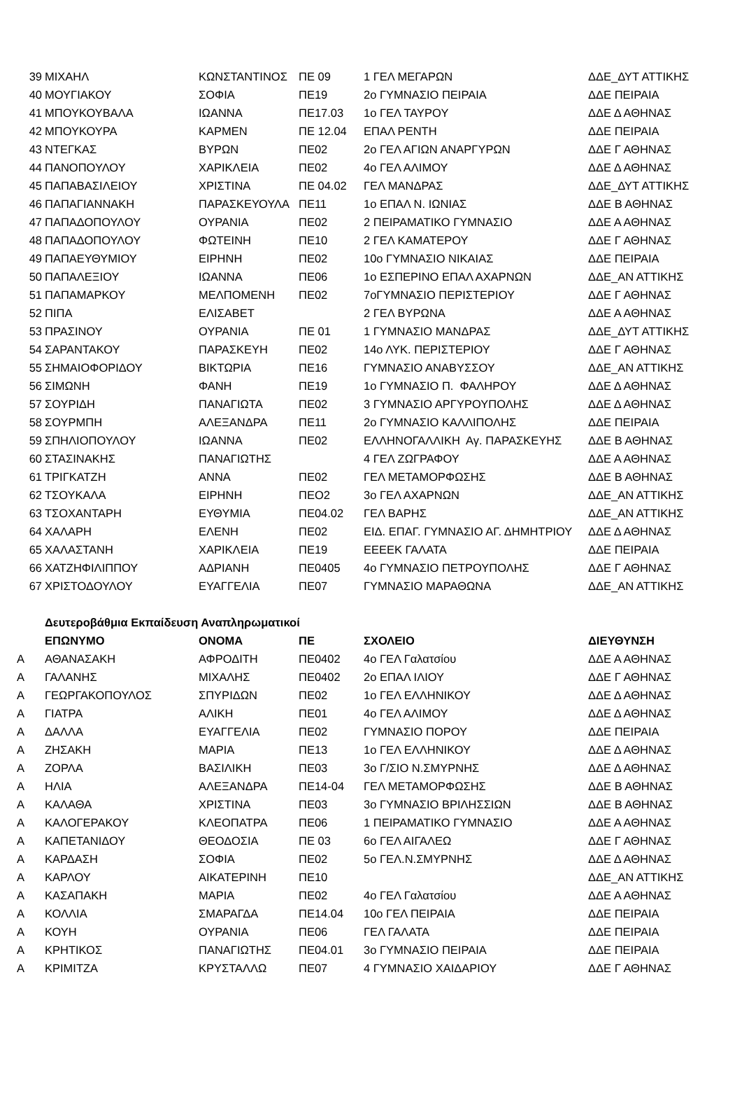| 39 | ΜΙΧΑΗΛ | ΚΩΝΣΤΑΝΤΙΝΟΣ | ΠΕ 09 | 1 ΓΕΛ ΜΕΓΑΡΩΝ | ΔΔΕ_ΔΥΤ ΑΤΤΙΚΗΣ |
| 40 | ΜΟΥΓΙΑΚΟΥ | ΣΟΦΙΑ | ΠΕ19 | 2ο ΓΥΜΝΑΣΙΟ ΠΕΙΡΑΙΑ | ΔΔΕ ΠΕΙΡΑΙΑ |
| 41 | ΜΠΟΥΚΟΥΒΑΛΑ | ΙΩΑΝΝΑ | ΠΕ17.03 | 1ο ΓΕΛ ΤΑΥΡΟΥ | ΔΔΕ Δ ΑΘΗΝΑΣ |
| 42 | ΜΠΟΥΚΟΥΡΑ | ΚΑΡΜΕΝ | ΠΕ 12.04 | ΕΠΑΛ ΡΕΝΤΗ | ΔΔΕ ΠΕΙΡΑΙΑ |
| 43 | ΝΤΕΓΚΑΣ | ΒΥΡΩΝ | ΠΕ02 | 2ο ΓΕΛ ΑΓΙΩΝ ΑΝΑΡΓΥΡΩΝ | ΔΔΕ Γ ΑΘΗΝΑΣ |
| 44 | ΠΑΝΟΠΟΥΛΟΥ | ΧΑΡΙΚΛΕΙΑ | ΠΕ02 | 4ο ΓΕΛ ΑΛΙΜΟΥ | ΔΔΕ Δ ΑΘΗΝΑΣ |
| 45 | ΠΑΠΑΒΑΣΙΛΕΙΟΥ | ΧΡΙΣΤΙΝΑ | ΠΕ 04.02 | ΓΕΛ ΜΑΝΔΡΑΣ | ΔΔΕ_ΔΥΤ ΑΤΤΙΚΗΣ |
| 46 | ΠΑΠΑΓΙΑΝΝΑΚΗ | ΠΑΡΑΣΚΕΥΟΥΛΑ | ΠΕ11 | 1ο ΕΠΑΛ Ν. ΙΩΝΙΑΣ | ΔΔΕ Β ΑΘΗΝΑΣ |
| 47 | ΠΑΠΑΔΟΠΟΥΛΟΥ | ΟΥΡΑΝΙΑ | ΠΕ02 | 2 ΠΕΙΡΑΜΑΤΙΚΟ ΓΥΜΝΑΣΙΟ | ΔΔΕ Α ΑΘΗΝΑΣ |
| 48 | ΠΑΠΑΔΟΠΟΥΛΟΥ | ΦΩΤΕΙΝΗ | ΠΕ10 | 2 ΓΕΛ ΚΑΜΑΤΕΡΟΥ | ΔΔΕ Γ ΑΘΗΝΑΣ |
| 49 | ΠΑΠΑΕΥΘΥΜΙΟΥ | ΕΙΡΗΝΗ | ΠΕ02 | 10ο ΓΥΜΝΑΣΙΟ ΝΙΚΑΙΑΣ | ΔΔΕ ΠΕΙΡΑΙΑ |
| 50 | ΠΑΠΑΛΕΞΙΟΥ | ΙΩΑΝΝΑ | ΠΕ06 | 1ο ΕΣΠΕΡΙΝΟ ΕΠΑΛ ΑΧΑΡΝΩΝ | ΔΔΕ_ΑΝ ΑΤΤΙΚΗΣ |
| 51 | ΠΑΠΑΜΑΡΚΟΥ | ΜΕΛΠΟΜΕΝΗ | ΠΕ02 | 7οΓΥΜΝΑΣΙΟ ΠΕΡΙΣΤΕΡΙΟΥ | ΔΔΕ Γ ΑΘΗΝΑΣ |
| 52 | ΠΙΠΑ | ΕΛΙΣΑΒΕΤ | | 2 ΓΕΛ ΒΥΡΩΝΑ | ΔΔΕ Α ΑΘΗΝΑΣ |
| 53 | ΠΡΑΣΙΝΟΥ | ΟΥΡΑΝΙΑ | ΠΕ 01 | 1 ΓΥΜΝΑΣΙΟ ΜΑΝΔΡΑΣ | ΔΔΕ_ΔΥΤ ΑΤΤΙΚΗΣ |
| 54 | ΣΑΡΑΝΤΑΚΟΥ | ΠΑΡΑΣΚΕΥΗ | ΠΕ02 | 14ο ΛΥΚ. ΠΕΡΙΣΤΕΡΙΟΥ | ΔΔΕ Γ ΑΘΗΝΑΣ |
| 55 | ΣΗΜΑΙΟΦΟΡΙΔΟΥ | ΒΙΚΤΩΡΙΑ | ΠΕ16 | ΓΥΜΝΑΣΙΟ ΑΝΑΒΥΣΣΟΥ | ΔΔΕ_ΑΝ ΑΤΤΙΚΗΣ |
| 56 | ΣΙΜΩΝΗ | ΦΑΝΗ | ΠΕ19 | 1ο ΓΥΜΝΑΣΙΟ Π. ΦΑΛΗΡΟΥ | ΔΔΕ Δ ΑΘΗΝΑΣ |
| 57 | ΣΟΥΡΙΔΗ | ΠΑΝΑΓΙΩΤΑ | ΠΕ02 | 3 ΓΥΜΝΑΣΙΟ ΑΡΓΥΡΟΥΠΟΛΗΣ | ΔΔΕ Δ ΑΘΗΝΑΣ |
| 58 | ΣΟΥΡΜΠΗ | ΑΛΕΞΑΝΔΡΑ | ΠΕ11 | 2ο ΓΥΜΝΑΣΙΟ ΚΑΛΛΙΠΟΛΗΣ | ΔΔΕ ΠΕΙΡΑΙΑ |
| 59 | ΣΠΗΛΙΟΠΟΥΛΟΥ | ΙΩΑΝΝΑ | ΠΕ02 | ΕΛΛΗΝΟΓΑΛΛΙΚΗ Αγ. ΠΑΡΑΣΚΕΥΗΣ | ΔΔΕ Β ΑΘΗΝΑΣ |
| 60 | ΣΤΑΣΙΝΑΚΗΣ | ΠΑΝΑΓΙΩΤΗΣ | | 4 ΓΕΛ ΖΩΓΡΑΦΟΥ | ΔΔΕ Α ΑΘΗΝΑΣ |
| 61 | ΤΡΙΓΚΑΤΖΗ | ΑΝΝΑ | ΠΕ02 | ΓΕΛ ΜΕΤΑΜΟΡΦΩΣΗΣ | ΔΔΕ Β ΑΘΗΝΑΣ |
| 62 | ΤΣΟΥΚΑΛΑ | ΕΙΡΗΝΗ | ΠΕΟ2 | 3ο ΓΕΛ ΑΧΑΡΝΩΝ | ΔΔΕ_ΑΝ ΑΤΤΙΚΗΣ |
| 63 | ΤΣΟΧΑΝΤΑΡΗ | ΕΥΘΥΜΙΑ | ΠΕ04.02 | ΓΕΛ ΒΑΡΗΣ | ΔΔΕ_ΑΝ ΑΤΤΙΚΗΣ |
| 64 | ΧΑΛΑΡΗ | ΕΛΕΝΗ | ΠΕ02 | ΕΙΔ. ΕΠΑΓ. ΓΥΜΝΑΣΙΟ ΑΓ. ΔΗΜΗΤΡΙΟΥ | ΔΔΕ Δ ΑΘΗΝΑΣ |
| 65 | ΧΑΛΑΣΤΑΝΗ | ΧΑΡΙΚΛΕΙΑ | ΠΕ19 | ΕΕΕΕΚ ΓΑΛΑΤΑ | ΔΔΕ ΠΕΙΡΑΙΑ |
| 66 | ΧΑΤΖΗΦΙΛΙΠΠΟΥ | ΑΔΡΙΑΝΗ | ΠΕ0405 | 4ο ΓΥΜΝΑΣΙΟ ΠΕΤΡΟΥΠΟΛΗΣ | ΔΔΕ Γ ΑΘΗΝΑΣ |
| 67 | ΧΡΙΣΤΟΔΟΥΛΟΥ | ΕΥΑΓΓΕΛΙΑ | ΠΕ07 | ΓΥΜΝΑΣΙΟ ΜΑΡΑΘΩΝΑ | ΔΔΕ_ΑΝ ΑΤΤΙΚΗΣ |
| | Δευτεροβάθμια Εκπαίδευση Αναπληρωματικοί | | | | |
| | ΕΠΩΝΥΜΟ | ΟΝΟΜΑ | ΠΕ | ΣΧΟΛΕΙΟ | ΔΙΕΥΘΥΝΣΗ |
| Α | ΑΘΑΝΑΣΑΚΗ | ΑΦΡΟΔΙΤΗ | ΠΕ0402 | 4ο ΓΕΛ Γαλατσίου | ΔΔΕ Α ΑΘΗΝΑΣ |
| Α | ΓΑΛΑΝΗΣ | ΜΙΧΑΛΗΣ | ΠΕ0402 | 2ο ΕΠΑΛ ΙΛΙΟΥ | ΔΔΕ Γ ΑΘΗΝΑΣ |
| Α | ΓΕΩΡΓΑΚΟΠΟΥΛΟΣ | ΣΠΥΡΙΔΩΝ | ΠΕ02 | 1ο ΓΕΛ ΕΛΛΗΝΙΚΟΥ | ΔΔΕ Δ ΑΘΗΝΑΣ |
| Α | ΓΙΑΤΡΑ | ΑΛΙΚΗ | ΠΕ01 | 4ο ΓΕΛ ΑΛΙΜΟΥ | ΔΔΕ Δ ΑΘΗΝΑΣ |
| Α | ΔΑΛΛΑ | ΕΥΑΓΓΕΛΙΑ | ΠΕ02 | ΓΥΜΝΑΣΙΟ ΠΟΡΟΥ | ΔΔΕ ΠΕΙΡΑΙΑ |
| Α | ΖΗΣΑΚΗ | ΜΑΡΙΑ | ΠΕ13 | 1ο ΓΕΛ ΕΛΛΗΝΙΚΟΥ | ΔΔΕ Δ ΑΘΗΝΑΣ |
| Α | ΖΟΡΛΑ | ΒΑΣΙΛΙΚΗ | ΠΕ03 | 3ο Γ/ΣΙΟ Ν.ΣΜΥΡΝΗΣ | ΔΔΕ Δ ΑΘΗΝΑΣ |
| Α | ΗΛΙΑ | ΑΛΕΞΑΝΔΡΑ | ΠΕ14-04 | ΓΕΛ ΜΕΤΑΜΟΡΦΩΣΗΣ | ΔΔΕ Β ΑΘΗΝΑΣ |
| Α | ΚΑΛΑΘΑ | ΧΡΙΣΤΙΝΑ | ΠΕ03 | 3ο ΓΥΜΝΑΣΙΟ ΒΡΙΛΗΣΣΙΩΝ | ΔΔΕ Β ΑΘΗΝΑΣ |
| Α | ΚΑΛΟΓΕΡΑΚΟΥ | ΚΛΕΟΠΑΤΡΑ | ΠΕ06 | 1 ΠΕΙΡΑΜΑΤΙΚΟ ΓΥΜΝΑΣΙΟ | ΔΔΕ Α ΑΘΗΝΑΣ |
| Α | ΚΑΠΕΤΑΝΙΔΟΥ | ΘΕΟΔΟΣΙΑ | ΠΕ 03 | 6ο ΓΕΛ ΑΙΓΑΛΕΩ | ΔΔΕ Γ ΑΘΗΝΑΣ |
| Α | ΚΑΡΔΑΣΗ | ΣΟΦΙΑ | ΠΕ02 | 5ο ΓΕΛ.Ν.ΣΜΥΡΝΗΣ | ΔΔΕ Δ ΑΘΗΝΑΣ |
| Α | ΚΑΡΛΟΥ | ΑΙΚΑΤΕΡΙΝΗ | ΠΕ10 | | ΔΔΕ_ΑΝ ΑΤΤΙΚΗΣ |
| Α | ΚΑΣΑΠΑΚΗ | ΜΑΡΙΑ | ΠΕ02 | 4ο ΓΕΛ Γαλατσίου | ΔΔΕ Α ΑΘΗΝΑΣ |
| Α | ΚΟΛΛΙΑ | ΣΜΑΡΑΓΔΑ | ΠΕ14.04 | 10ο ΓΕΛ ΠΕΙΡΑΙΑ | ΔΔΕ ΠΕΙΡΑΙΑ |
| Α | ΚΟΥΗ | ΟΥΡΑΝΙΑ | ΠΕ06 | ΓΕΛ ΓΑΛΑΤΑ | ΔΔΕ ΠΕΙΡΑΙΑ |
| Α | ΚΡΗΤΙΚΟΣ | ΠΑΝΑΓΙΩΤΗΣ | ΠΕ04.01 | 3ο ΓΥΜΝΑΣΙΟ ΠΕΙΡΑΙΑ | ΔΔΕ ΠΕΙΡΑΙΑ |
| Α | ΚΡΙΜΙΤΖΑ | ΚΡΥΣΤΑΛΛΩ | ΠΕ07 | 4 ΓΥΜΝΑΣΙΟ ΧΑΙΔΑΡΙΟΥ | ΔΔΕ Γ ΑΘΗΝΑΣ |